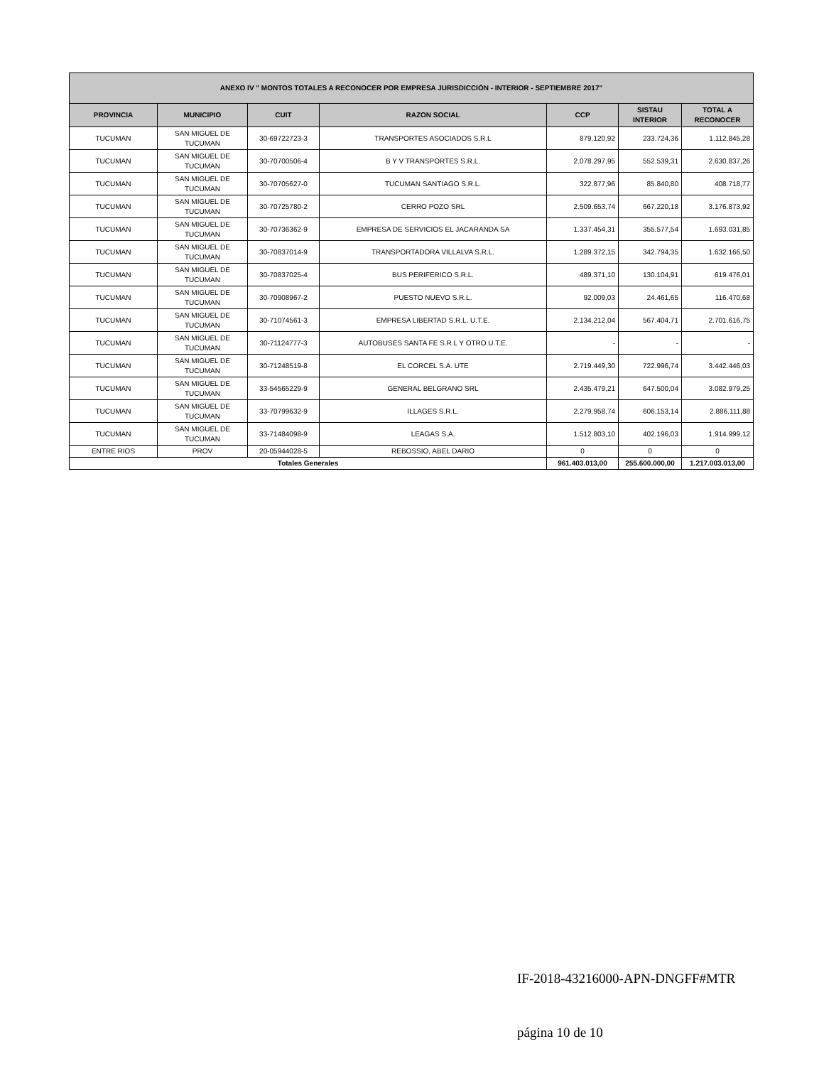| ANEXO IV " MONTOS TOTALES A RECONOCER POR EMPRESA JURISDICCIÓN - INTERIOR - SEPTIEMBRE 2017" | | | | | | |
| --- | --- | --- | --- | --- | --- | --- |
| PROVINCIA | MUNICIPIO | CUIT | RAZON SOCIAL | CCP | SISTAU INTERIOR | TOTAL A RECONOCER |
| TUCUMAN | SAN MIGUEL DE TUCUMAN | 30-69722723-3 | TRANSPORTES ASOCIADOS S.R.L | 879.120,92 | 233.724,36 | 1.112.845,28 |
| TUCUMAN | SAN MIGUEL DE TUCUMAN | 30-70700506-4 | B Y V TRANSPORTES S.R.L. | 2.078.297,95 | 552.539,31 | 2.630.837,26 |
| TUCUMAN | SAN MIGUEL DE TUCUMAN | 30-70705627-0 | TUCUMAN SANTIAGO S.R.L. | 322.877,96 | 85.840,80 | 408.718,77 |
| TUCUMAN | SAN MIGUEL DE TUCUMAN | 30-70725780-2 | CERRO POZO SRL | 2.509.653,74 | 667.220,18 | 3.176.873,92 |
| TUCUMAN | SAN MIGUEL DE TUCUMAN | 30-70736362-9 | EMPRESA DE SERVICIOS EL JACARANDA SA | 1.337.454,31 | 355.577,54 | 1.693.031,85 |
| TUCUMAN | SAN MIGUEL DE TUCUMAN | 30-70837014-9 | TRANSPORTADORA VILLALVA S.R.L. | 1.289.372,15 | 342.794,35 | 1.632.166,50 |
| TUCUMAN | SAN MIGUEL DE TUCUMAN | 30-70837025-4 | BUS PERIFERICO S.R.L. | 489.371,10 | 130.104,91 | 619.476,01 |
| TUCUMAN | SAN MIGUEL DE TUCUMAN | 30-70908967-2 | PUESTO NUEVO S.R.L. | 92.009,03 | 24.461,65 | 116.470,68 |
| TUCUMAN | SAN MIGUEL DE TUCUMAN | 30-71074561-3 | EMPRESA LIBERTAD S.R.L. U.T.E. | 2.134.212,04 | 567.404,71 | 2.701.616,75 |
| TUCUMAN | SAN MIGUEL DE TUCUMAN | 30-71124777-3 | AUTOBUSES SANTA FE S.R.L Y OTRO U.T.E. | - | - | - |
| TUCUMAN | SAN MIGUEL DE TUCUMAN | 30-71248519-8 | EL CORCEL S.A. UTE | 2.719.449,30 | 722.996,74 | 3.442.446,03 |
| TUCUMAN | SAN MIGUEL DE TUCUMAN | 33-54565229-9 | GENERAL BELGRANO SRL | 2.435.479,21 | 647.500,04 | 3.082.979,25 |
| TUCUMAN | SAN MIGUEL DE TUCUMAN | 33-70799632-9 | ILLAGES S.R.L. | 2.279.958,74 | 606.153,14 | 2.886.111,88 |
| TUCUMAN | SAN MIGUEL DE TUCUMAN | 33-71484098-9 | LEAGAS S.A. | 1.512.803,10 | 402.196,03 | 1.914.999,12 |
| ENTRE RIOS | PROV | 20-05944028-5 | REBOSSIO, ABEL DARIO | 0 | 0 | 0 |
| Totales Generales | | | | 961.403.013,00 | 255.600.000,00 | 1.217.003.013,00 |
IF-2018-43216000-APN-DNGFF#MTR
página 10 de 10